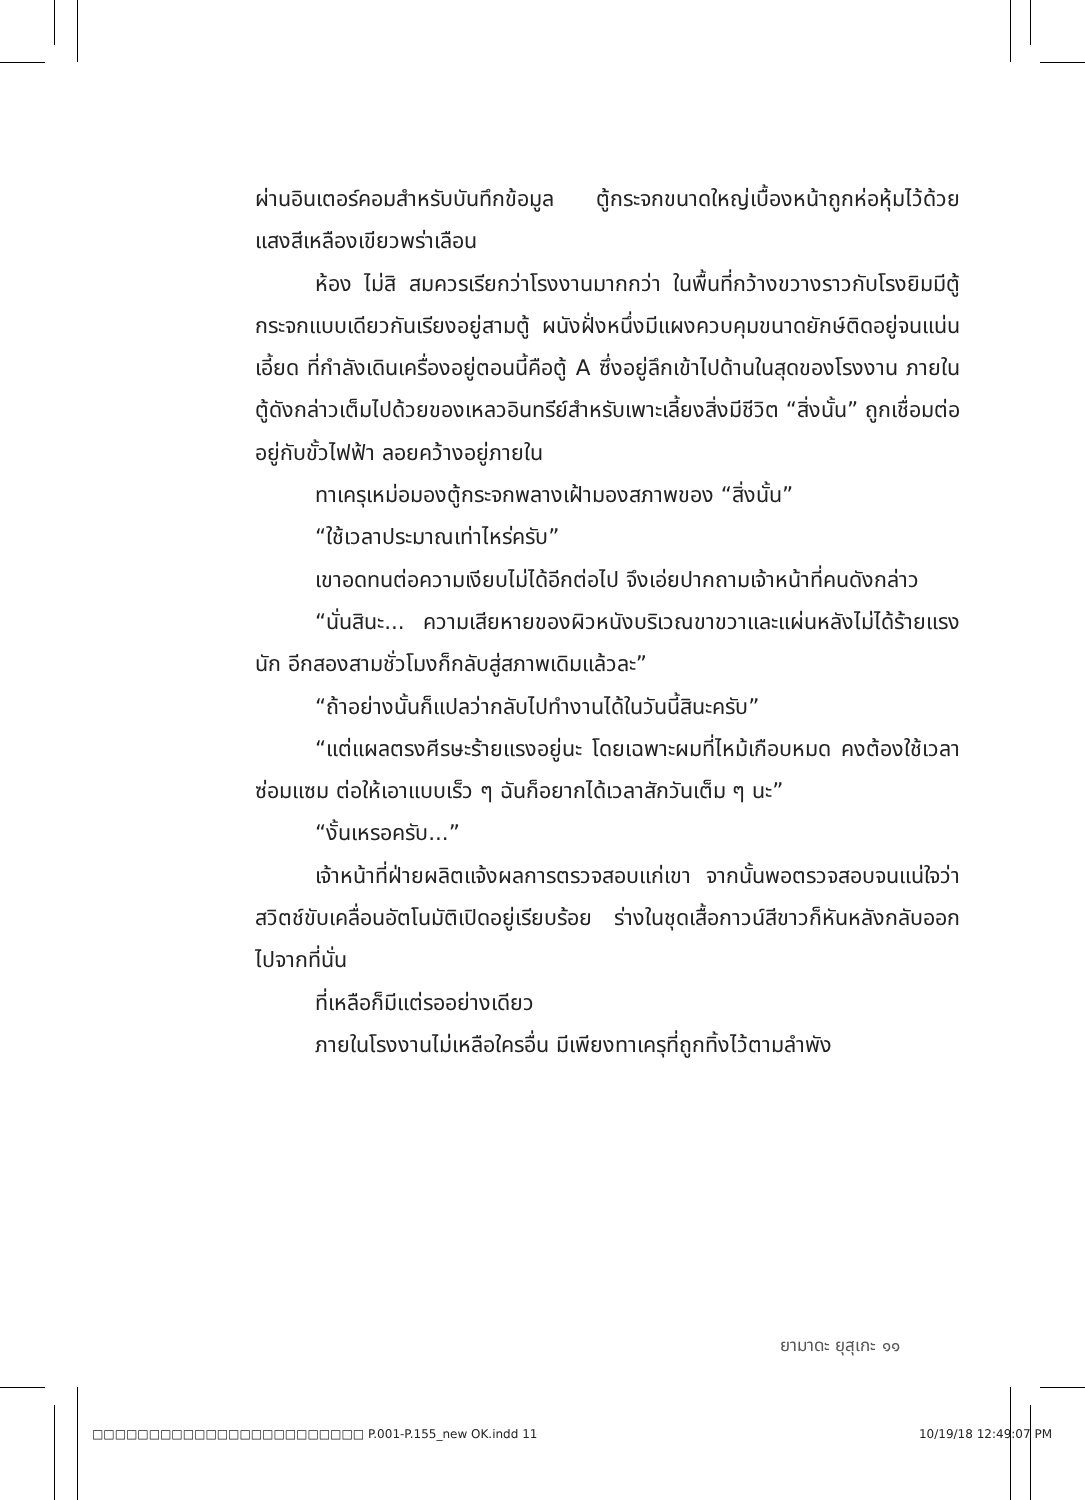ผ่านอินเตอร์คอมสำหรับบันทึกข้อมูล ตู้กระจกขนาดใหญ่เบื้องหน้าถูกห่อหุ้มไว้ด้วยแสงสีเหลืองเขียวพร่าเลือน
ห้อง ไม่สิ สมควรเรียกว่าโรงงานมากกว่า ในพื้นที่กว้างขวางราวกับโรงยิมมีตู้กระจกแบบเดียวกันเรียงอยู่สามตู้ ผนังฝั่งหนึ่งมีแผงควบคุมขนาดยักษ์ติดอยู่จนแน่นเอี้ยด ที่กำลังเดินเครื่องอยู่ตอนนี้คือตู้ A ซึ่งอยู่ลึกเข้าไปด้านในสุดของโรงงาน ภายในตู้ดังกล่าวเต็มไปด้วยของเหลวอินทรีย์สำหรับเพาะเลี้ยงสิ่งมีชีวิต “สิ่งนั้น” ถูกเชื่อมต่ออยู่กับขั้วไฟฟ้า ลอยคว้างอยู่ภายใน
ทาเครุเหม่อมองตู้กระจกพลางเฝ้ามองสภาพของ “สิ่งนั้น”
“ใช้เวลาประมาณเท่าไหร่ครับ”
เขาอดทนต่อความเงียบไม่ได้อีกต่อไป จึงเอ่ยปากถามเจ้าหน้าที่คนดังกล่าว
“นั่นสินะ... ความเสียหายของผิวหนังบริเวณขาขวาและแผ่นหลังไม่ได้ร้ายแรงนัก อีกสองสามชั่วโมงก็กลับสู่สภาพเดิมแล้วละ”
“ถ้าอย่างนั้นก็แปลว่ากลับไปทำงานได้ในวันนี้สินะครับ”
“แต่แผลตรงศีรษะร้ายแรงอยู่นะ โดยเฉพาะผมที่ไหม้เกือบหมด คงต้องใช้เวลาซ่อมแซม ต่อให้เอาแบบเร็ว ๆ ฉันก็อยากได้เวลาสักวันเต็ม ๆ นะ”
“งั้นเหรอครับ...”
เจ้าหน้าที่ฝ่ายผลิตแจ้งผลการตรวจสอบแก่เขา จากนั้นพอตรวจสอบจนแน่ใจว่าสวิตช์ขับเคลื่อนอัตโนมัติเปิดอยู่เรียบร้อย ร่างในชุดเสื้อกาวน์สีขาวก็หันหลังกลับออกไปจากที่นั่น
ที่เหลือก็มีแต่รออย่างเดียว
ภายในโรงงานไม่เหลือใครอื่น มีเพียงทาเครุที่ถูกทิ้งไว้ตามลำพัง
ยามาดะ ยุสุเกะ ๑๑
□□□□□□□□□□□□□□□□□□□□□□□□ P.001-P.155_new OK.indd 11 10/19/18 12:49:07 PM